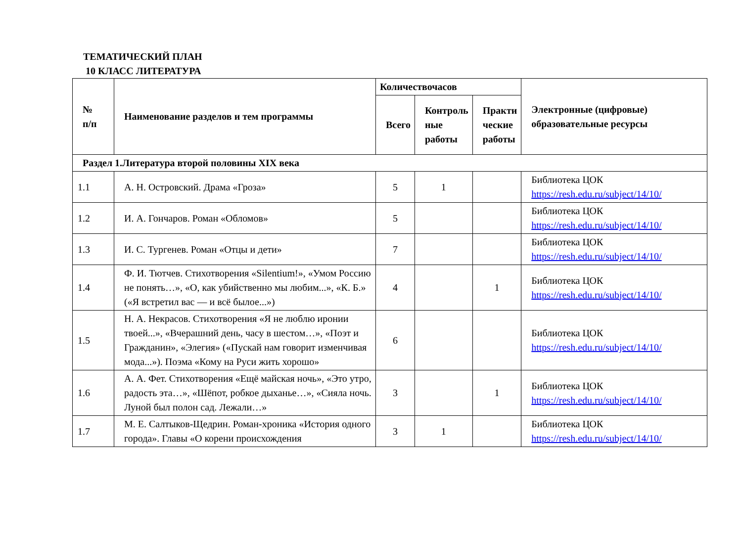ТЕМАТИЧЕСКИЙ ПЛАН
10 КЛАСС ЛИТЕРАТУРА
| № п/п | Наименование разделов и тем программы | Количествочасов | | | Электронные (цифровые) образовательные ресурсы |
| --- | --- | --- | --- | --- | --- |
| | | Всего | Контроль ные работы | Практи ческие работы | |
| Раздел 1.Литература второй половины XIX века | | | | | |
| 1.1 | А. Н. Островский. Драма «Гроза» | 5 | 1 | | Библиотека ЦОК https://resh.edu.ru/subject/14/10/ |
| 1.2 | И. А. Гончаров. Роман «Обломов» | 5 | | | Библиотека ЦОК https://resh.edu.ru/subject/14/10/ |
| 1.3 | И. С. Тургенев. Роман «Отцы и дети» | 7 | | | Библиотека ЦОК https://resh.edu.ru/subject/14/10/ |
| 1.4 | Ф. И. Тютчев. Стихотворения «Silentium!», «Умом Россию не понять…», «О, как убийственно мы любим...», «К. Б.» («Я встретил вас — и всё былое...») | 4 | | 1 | Библиотека ЦОК https://resh.edu.ru/subject/14/10/ |
| 1.5 | Н. А. Некрасов. Стихотворения «Я не люблю иронии твоей...», «Вчерашний день, часу в шестом…», «Поэт и Гражданин», «Элегия» («Пускай нам говорит изменчивая мода...»). Поэма «Кому на Руси жить хорошо» | 6 | | | Библиотека ЦОК https://resh.edu.ru/subject/14/10/ |
| 1.6 | А. А. Фет. Стихотворения «Ещё майская ночь», «Это утро, радость эта…», «Шёпот, робкое дыханье…», «Сияла ночь. Луной был полон сад. Лежали…» | 3 | | 1 | Библиотека ЦОК https://resh.edu.ru/subject/14/10/ |
| 1.7 | М. Е. Салтыков-Щедрин. Роман-хроника «История одного города». Главы «О корени происхождения | 3 | 1 | | Библиотека ЦОК https://resh.edu.ru/subject/14/10/ |